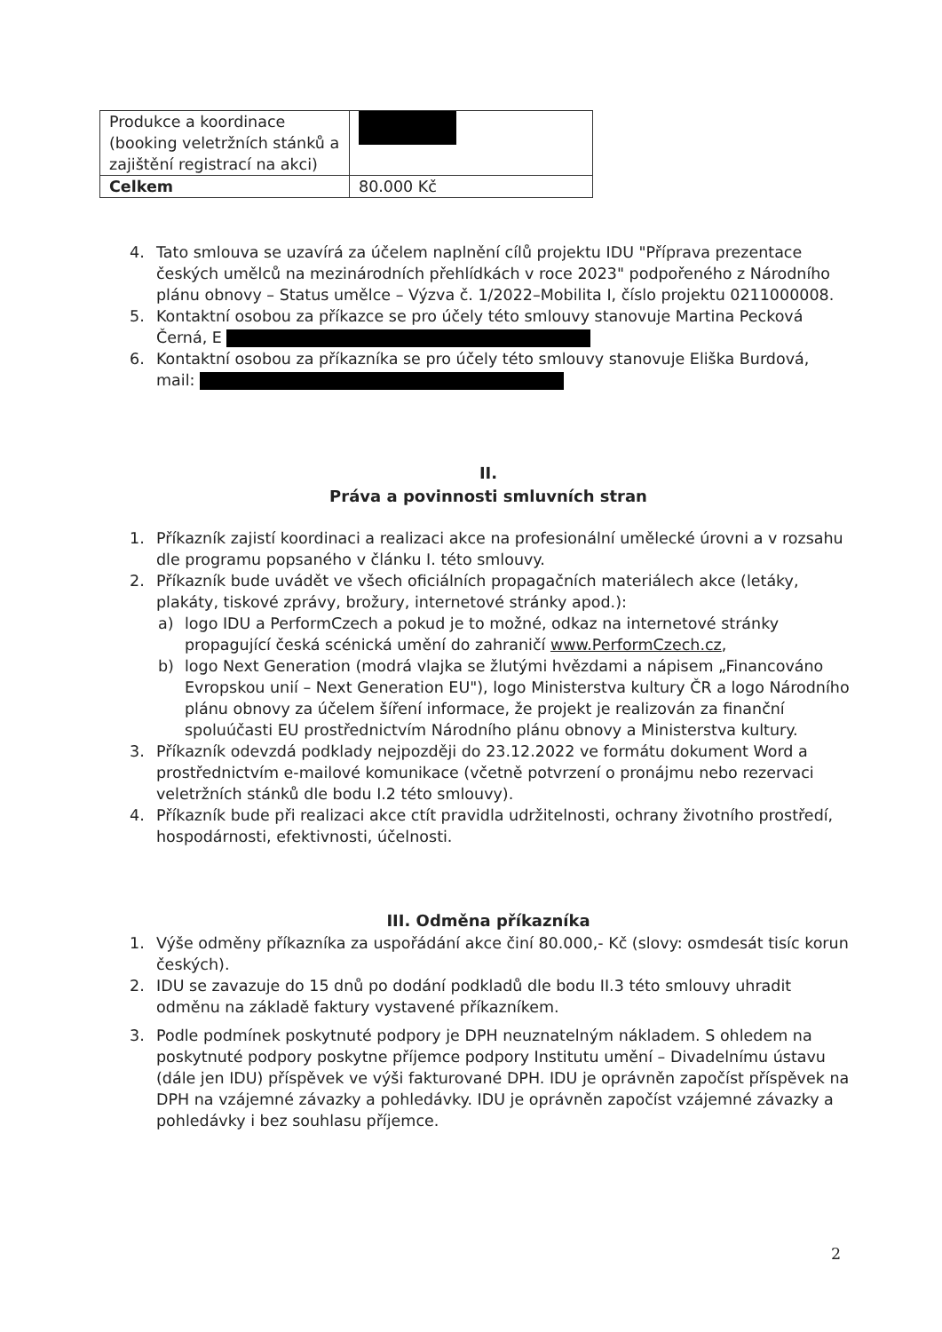| Produkce a koordinace (booking veletržních stánků a zajištění registrací na akci) | |
| Celkem | 80.000 Kč |
4. Tato smlouva se uzavírá za účelem naplnění cílů projektu IDU "Příprava prezentace českých umělců na mezinárodních přehlídkách v roce 2023" podpořeného z Národního plánu obnovy – Status umělce – Výzva č. 1/2022–Mobilita I, číslo projektu 0211000008.
5. Kontaktní osobou za příkazce se pro účely této smlouvy stanovuje Martina Pecková Černá, E
6. Kontaktní osobou za příkazníka se pro účely této smlouvy stanovuje Eliška Burdová, mail:
II.
Práva a povinnosti smluvních stran
1. Příkazník zajistí koordinaci a realizaci akce na profesionální umělecké úrovni a v rozsahu dle programu popsaného v článku I. této smlouvy.
2. Příkazník bude uvádět ve všech oficiálních propagačních materiálech akce (letáky, plakáty, tiskové zprávy, brožury, internetové stránky apod.):
a) logo IDU a PerformCzech a pokud je to možné, odkaz na internetové stránky propagující česká scénická umění do zahraničí www.PerformCzech.cz,
b) logo Next Generation (modrá vlajka se žlutými hvězdami a nápisem „Financováno Evropskou unií – Next Generation EU"), logo Ministerstva kultury ČR a logo Národního plánu obnovy za účelem šíření informace, že projekt je realizován za finanční spoluúčasti EU prostřednictvím Národního plánu obnovy a Ministerstva kultury.
3. Příkazník odevzdá podklady nejpozději do 23.12.2022 ve formátu dokument Word a prostřednictvím e-mailové komunikace (včetně potvrzení o pronájmu nebo rezervaci veletržních stánků dle bodu I.2 této smlouvy).
4. Příkazník bude při realizaci akce ctít pravidla udržitelnosti, ochrany životního prostředí, hospodárnosti, efektivnosti, účelnosti.
III. Odměna příkazníka
1. Výše odměny příkazníka za uspořádání akce činí 80.000,- Kč (slovy: osmdesát tisíc korun českých).
2. IDU se zavazuje do 15 dnů po dodání podkladů dle bodu II.3 této smlouvy uhradit odměnu na základě faktury vystavené příkazníkem.
3. Podle podmínek poskytnuté podpory je DPH neuznatelným nákladem. S ohledem na poskytnuté podpory poskytne příjemce podpory Institutu umění – Divadelnímu ústavu (dále jen IDU) příspěvek ve výši fakturované DPH. IDU je oprávněn započíst příspěvek na DPH na vzájemné závazky a pohledávky. IDU je oprávněn započíst vzájemné závazky a pohledávky i bez souhlasu příjemce.
2